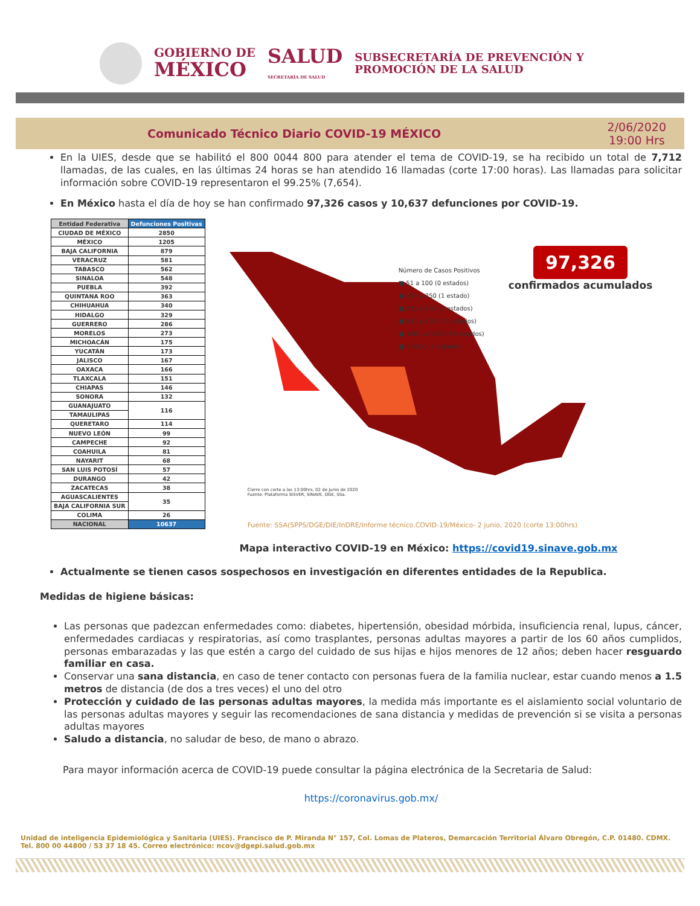GOBIERNO DE
MÉXICO
SALUD
SECRETARÍA DE SALUD
SUBSECRETARÍA DE PREVENCIÓN Y
PROMOCIÓN DE LA SALUD
Comunicado Técnico Diario COVID-19 MÉXICO 2/06/2020
19:00 Hrs
En la UIES, desde que se habilitó el 800 0044 800 para atender el tema de COVID-19, se ha recibido un total de 7,712 llamadas, de las cuales, en las últimas 24 horas se han atendido 16 llamadas (corte 17:00 horas). Las llamadas para solicitar información sobre COVID-19 representaron el 99.25% (7,654).
En México hasta el día de hoy se han confirmado 97,326 casos y 10,637 defunciones por COVID-19.
| Entidad Federativa | Defunciones Positivas |
| --- | --- |
| CIUDAD DE MÉXICO | 2850 |
| MÉXICO | 1205 |
| BAJA CALIFORNIA | 879 |
| VERACRUZ | 581 |
| TABASCO | 562 |
| SINALOA | 548 |
| PUEBLA | 392 |
| QUINTANA ROO | 363 |
| CHIHUAHUA | 340 |
| HIDALGO | 329 |
| GUERRERO | 286 |
| MORELOS | 273 |
| MICHOACÁN | 175 |
| YUCATÁN | 173 |
| JALISCO | 167 |
| OAXACA | 166 |
| TLAXCALA | 151 |
| CHIAPAS | 146 |
| SONORA | 132 |
| GUANAJUATO | 116 |
| TAMAULIPAS | |
| QUERETARO | 114 |
| NUEVO LEÓN | 99 |
| CAMPECHE | 92 |
| COAHUILA | 81 |
| NAYARIT | 68 |
| SAN LUIS POTOSÍ | 57 |
| DURANGO | 42 |
| ZACATECAS | 38 |
| AGUASCALIENTES | 35 |
| BAJA CALIFORNIA SUR | |
| COLIMA | 26 |
| NACIONAL | 10637 |
Número de Casos Positivos
■ 51 a 100 (0 estados)
■ 101 a 250 (1 estado)
■ 251 a 500 (2 estados)
■ 501 a 1000 (6 estados)
■ 1001 a 3000 (16 estados)
■ >3000 (7 estados)
97,326
confirmados acumulados
Cierre con corte a las 13:00hrs, 02 de Junio de 2020
Fuente: Plataforma SISVER, SINAVE, DGE, SSa.
Fuente: SSA(SPPS/DGE/DIE/InDRE/Informe técnico.COVID-19/México- 2 junio, 2020 (corte 13:00hrs)
Mapa interactivo COVID-19 en México: https://covid19.sinave.gob.mx
Actualmente se tienen casos sospechosos en investigación en diferentes entidades de la Republica.
Medidas de higiene básicas:
Las personas que padezcan enfermedades como: diabetes, hipertensión, obesidad mórbida, insuficiencia renal, lupus, cáncer, enfermedades cardiacas y respiratorias, así como trasplantes, personas adultas mayores a partir de los 60 años cumplidos, personas embarazadas y las que estén a cargo del cuidado de sus hijas e hijos menores de 12 años; deben hacer resguardo familiar en casa.
Conservar una sana distancia, en caso de tener contacto con personas fuera de la familia nuclear, estar cuando menos a 1.5 metros de distancia (de dos a tres veces) el uno del otro
Protección y cuidado de las personas adultas mayores, la medida más importante es el aislamiento social voluntario de las personas adultas mayores y seguir las recomendaciones de sana distancia y medidas de prevención si se visita a personas adultas mayores
Saludo a distancia, no saludar de beso, de mano o abrazo.
Para mayor información acerca de COVID-19 puede consultar la página electrónica de la Secretaria de Salud:
https://coronavirus.gob.mx/
Unidad de inteligencia Epidemiológica y Sanitaria (UIES). Francisco de P. Miranda N° 157, Col. Lomas de Plateros, Demarcación Territorial Álvaro Obregón, C.P. 01480. CDMX. Tel. 800 00 44800 / 53 37 18 45. Correo electrónico: ncov@dgepi.salud.gob.mx